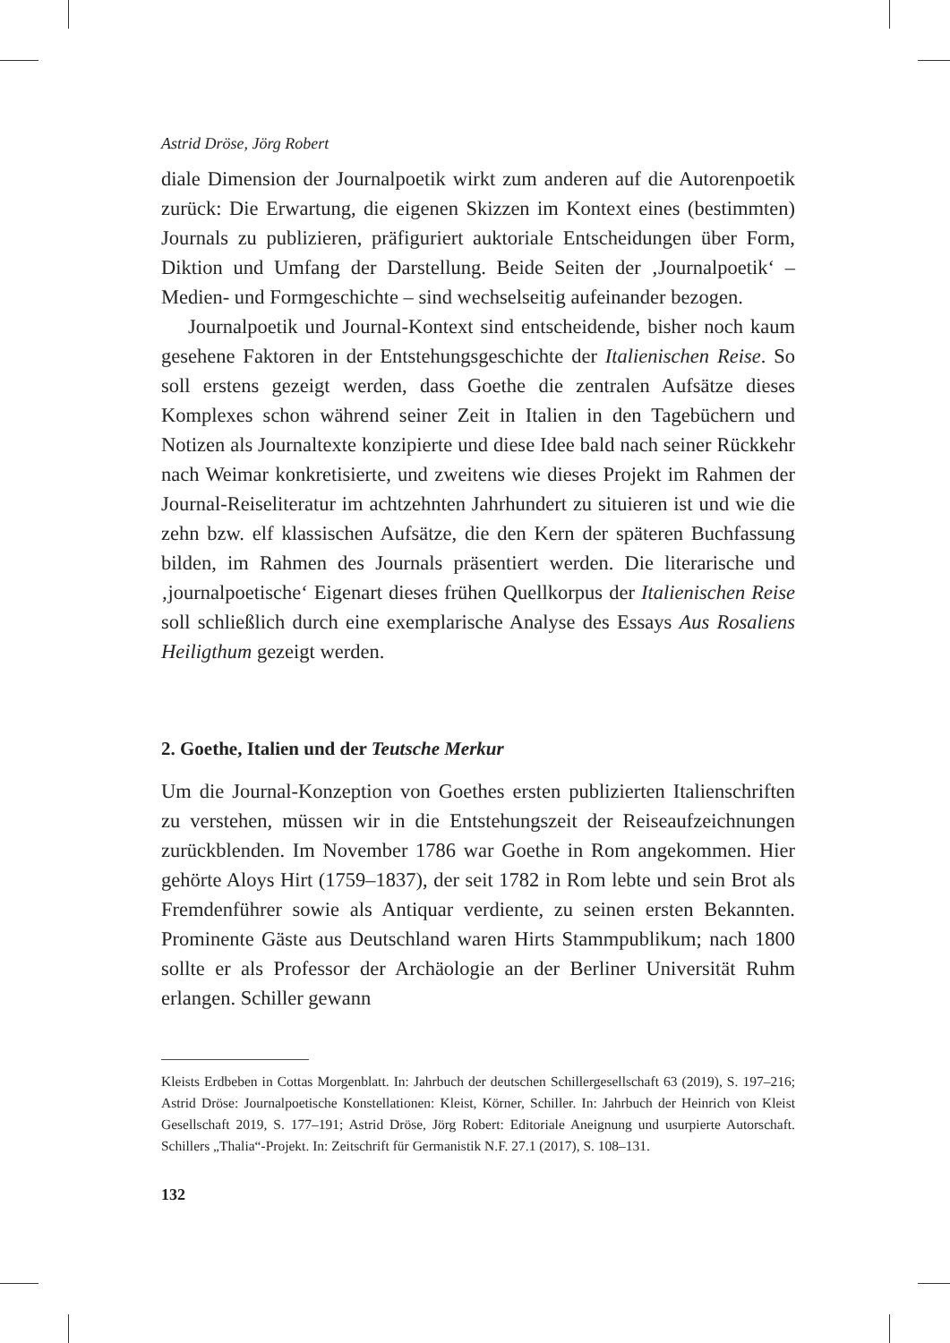Astrid Dröse, Jörg Robert
diale Dimension der Journalpoetik wirkt zum anderen auf die Autorenpoetik zurück: Die Erwartung, die eigenen Skizzen im Kontext eines (bestimmten) Journals zu publizieren, präfiguriert auktoriale Entscheidungen über Form, Diktion und Umfang der Darstellung. Beide Seiten der ‚Journalpoetik‘ – Medien- und Formgeschichte – sind wechselseitig aufeinander bezogen.
Journalpoetik und Journal-Kontext sind entscheidende, bisher noch kaum gesehene Faktoren in der Entstehungsgeschichte der Italienischen Reise. So soll erstens gezeigt werden, dass Goethe die zentralen Aufsätze dieses Komplexes schon während seiner Zeit in Italien in den Tagebüchern und Notizen als Journaltexte konzipierte und diese Idee bald nach seiner Rückkehr nach Weimar konkretisierte, und zweitens wie dieses Projekt im Rahmen der Journal-Reiseliteratur im achtzehnten Jahrhundert zu situieren ist und wie die zehn bzw. elf klassischen Aufsätze, die den Kern der späteren Buchfassung bilden, im Rahmen des Journals präsentiert werden. Die literarische und ‚journalpoetische‘ Eigenart dieses frühen Quellkorpus der Italienischen Reise soll schließlich durch eine exemplarische Analyse des Essays Aus Rosaliens Heiligthum gezeigt werden.
2. Goethe, Italien und der Teutsche Merkur
Um die Journal-Konzeption von Goethes ersten publizierten Italienschriften zu verstehen, müssen wir in die Entstehungszeit der Reiseaufzeichnungen zurückblenden. Im November 1786 war Goethe in Rom angekommen. Hier gehörte Aloys Hirt (1759–1837), der seit 1782 in Rom lebte und sein Brot als Fremdenführer sowie als Antiquar verdiente, zu seinen ersten Bekannten. Prominente Gäste aus Deutschland waren Hirts Stammpublikum; nach 1800 sollte er als Professor der Archäologie an der Berliner Universität Ruhm erlangen. Schiller gewann
Kleists Erdbeben in Cottas Morgenblatt. In: Jahrbuch der deutschen Schillergesellschaft 63 (2019), S. 197–216; Astrid Dröse: Journalpoetische Konstellationen: Kleist, Körner, Schiller. In: Jahrbuch der Heinrich von Kleist Gesellschaft 2019, S. 177–191; Astrid Dröse, Jörg Robert: Editoriale Aneignung und usurpierte Autorschaft. Schillers „Thalia“-Projekt. In: Zeitschrift für Germanistik N.F. 27.1 (2017), S. 108–131.
132